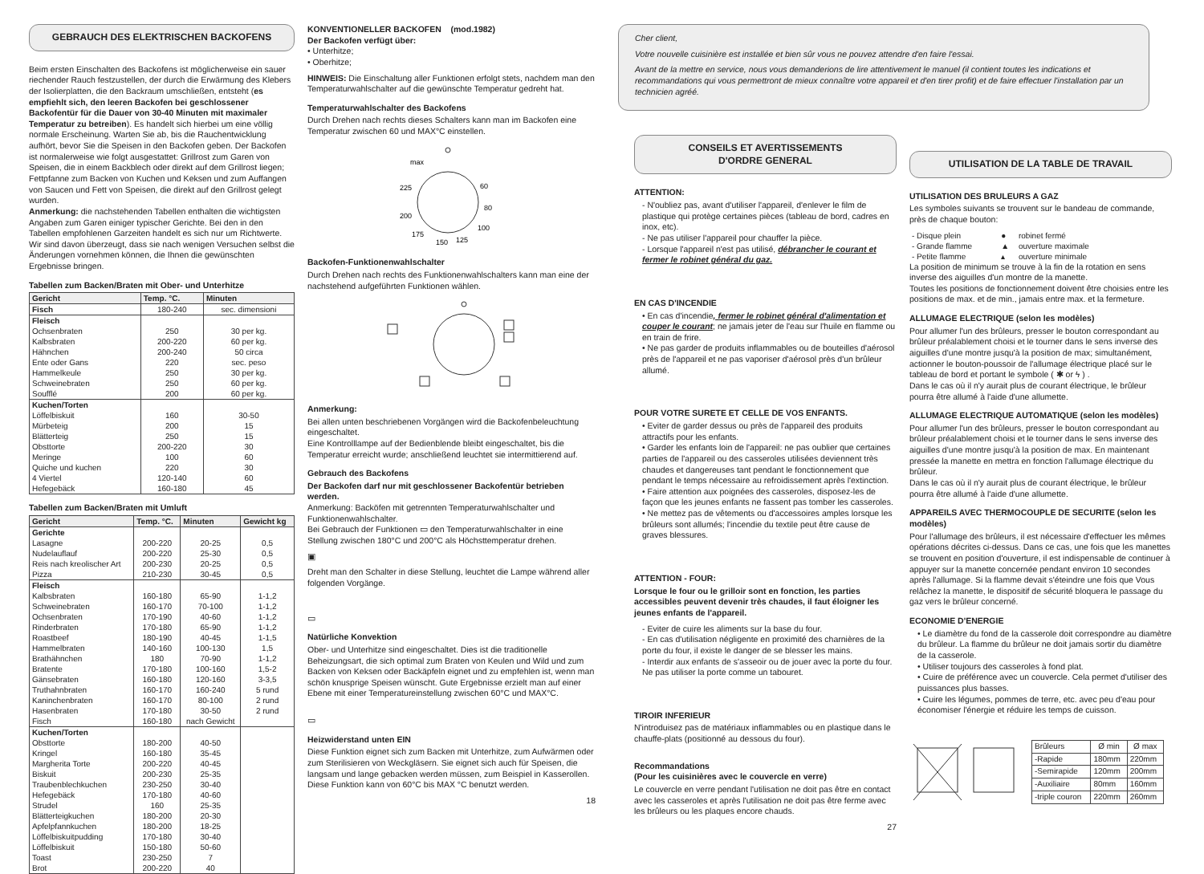GEBRAUCH DES ELEKTRISCHEN BACKOFENS
Beim ersten Einschalten des Backofens ist möglicherweise ein sauer riechender Rauch festzustellen, der durch die Erwärmung des Klebers der Isolierplatten, die den Backraum umschließen, entsteht (es empfiehlt sich, den leeren Backofen bei geschlossener Backofentür für die Dauer von 30-40 Minuten mit maximaler Temperatur zu betreiben). Es handelt sich hierbei um eine völlig normale Erscheinung. Warten Sie ab, bis die Rauchentwicklung aufhört, bevor Sie die Speisen in den Backofen geben. Der Backofen ist normalerweise wie folgt ausgestattet: Grillrost zum Garen von Speisen, die in einem Backblech oder direkt auf dem Grillrost liegen; Fettpfanne zum Backen von Kuchen und Keksen und zum Auffangen von Saucen und Fett von Speisen, die direkt auf den Grillrost gelegt wurden.
Anmerkung: die nachstehenden Tabellen enthalten die wichtigsten Angaben zum Garen einiger typischer Gerichte. Bei den in den Tabellen empfohlenen Garzeiten handelt es sich nur um Richtwerte. Wir sind davon überzeugt, dass sie nach wenigen Versuchen selbst die Änderungen vornehmen können, die Ihnen die gewünschten Ergebnisse bringen.
Tabellen zum Backen/Braten mit Ober- und Unterhitze
| Gericht | Temp. °C. | Minuten |
| --- | --- | --- |
| Fisch | 180-240 | sec. dimensioni |
| Fleisch Ochsenbraten Kalbsbraten Hähnchen Ente oder Gans Hammelkeule Schweinebraten Soufflé | 250 200-220 200-240 220 250 250 200 | 30 per kg. 60 per kg. 50 circa sec. peso 30 per kg. 60 per kg. 60 per kg. |
| Kuchen/Torten Löffelbiskuit Mürbeteig Blätterteig Obsttorte Meringe Quiche und kuchen 4 Viertel Hefegebäck | 160 200 250 200-220 100 220 120-140 160-180 | 30-50 15 15 30 60 30 60 45 |
Tabellen zum Backen/Braten mit Umluft
| Gericht | Temp. °C. | Minuten | Gewicht kg |
| --- | --- | --- | --- |
| Gerichte Lasagne Nudelauflauf Reis nach kreolischer Art Pizza | 200-220 200-220 200-230 210-230 | 20-25 25-30 20-25 30-45 | 0,5 0,5 0,5 0,5 |
| Fleisch Kalbsbraten Schweinebraten Ochsenbraten Rinderbraten Roastbeef Hammelbraten Brathähnchen Bratente Gänsebraten Truthahnbraten Kaninchenbraten Hasenbraten Fisch | 160-180 160-170 170-190 170-180 180-190 140-160 180 170-180 160-180 160-170 160-170 170-180 160-180 | 65-90 70-100 40-60 65-90 40-45 100-130 70-90 100-160 120-160 160-240 80-100 30-50 nach Gewicht | 1-1,2 1-1,2 1-1,2 1-1,2 1-1,5 1,5 1-1,2 1,5-2 3-3,5 5 rund 2 rund 2 rund |
| Kuchen/Torten Obsttorte Kringel Margherita Torte Biskuit Traubenblechkuchen Hefegebäck Strudel Blätterteigkuchen Apfelpfannkuchen Löffelbiskuitpudding Löffelbiskuit Toast Brot | 180-200 160-180 200-220 200-230 230-250 170-180 160 180-200 180-200 170-180 150-180 230-250 200-220 | 40-50 35-45 40-45 25-35 30-40 40-60 25-35 20-30 18-25 30-40 50-60 7 40 | |
KONVENTIONELLER BACKOFEN (mod.1982)
Der Backofen verfügt über:
• Unterhitze;
• Oberhitze;
HINWEIS: Die Einschaltung aller Funktionen erfolgt stets, nachdem man den Temperaturwahlschalter auf die gewünschte Temperatur gedreht hat.
Temperaturwahlschalter des Backofens
Durch Drehen nach rechts dieses Schalters kann man im Backofen eine Temperatur zwischen 60 und MAX°C einstellen.
max
225
200
175
150
125
60
80
100
Backofen-Funktionenwahlschalter
Durch Drehen nach rechts des Funktionenwahlschalters kann man eine der nachstehend aufgeführten Funktionen wählen.
Anmerkung:
Bei allen unten beschriebenen Vorgängen wird die Backofenbeleuchtung eingeschaltet.
Eine Kontrolllampe auf der Bedienblende bleibt eingeschaltet, bis die Temperatur erreicht wurde; anschließend leuchtet sie intermittierend auf.
Gebrauch des Backofens
Der Backofen darf nur mit geschlossener Backofentür betrieben werden.
Anmerkung: Backöfen mit getrennten Temperaturwahlschalter und Funktionenwahlschalter.
Bei Gebrauch der Funktionen ▭ den Temperaturwahlschalter in eine Stellung zwischen 180°C und 200°C als Höchsttemperatur drehen.
▣
Dreht man den Schalter in diese Stellung, leuchtet die Lampe während aller folgenden Vorgänge.
▭
Natürliche Konvektion
Ober- und Unterhitze sind eingeschaltet. Dies ist die traditionelle Beheizungsart, die sich optimal zum Braten von Keulen und Wild und zum Backen von Keksen oder Backäpfeln eignet und zu empfehlen ist, wenn man schön knusprige Speisen wünscht. Gute Ergebnisse erzielt man auf einer Ebene mit einer Temperatureinstellung zwischen 60°C und MAX°C.
▭
Heizwiderstand unten EIN
Diese Funktion eignet sich zum Backen mit Unterhitze, zum Aufwärmen oder zum Sterilisieren von Weckgläsern. Sie eignet sich auch für Speisen, die langsam und lange gebacken werden müssen, zum Beispiel in Kasserollen. Diese Funktion kann von 60°C bis MAX °C benutzt werden.
18
Cher client,
Votre nouvelle cuisinière est installée et bien sûr vous ne pouvez attendre d'en faire l'essai.
Avant de la mettre en service, nous vous demanderions de lire attentivement le manuel (il contient toutes les indications et recommandations qui vous permettront de mieux connaître votre appareil et d'en tirer profit) et de faire effectuer l'installation par un technicien agréé.
CONSEILS ET AVERTISSEMENTS
D'ORDRE GENERAL
ATTENTION:
- N'oubliez pas, avant d'utiliser l'appareil, d'enlever le film de plastique qui protège certaines pièces (tableau de bord, cadres en inox, etc).
- Ne pas utiliser l'appareil pour chauffer la pièce.
- Lorsque l'appareil n'est pas utilisé, débrancher le courant et fermer le robinet général du gaz.
EN CAS D'INCENDIE
• En cas d'incendie, fermer le robinet général d'alimentation et couper le courant; ne jamais jeter de l'eau sur l'huile en flamme ou en train de frire.
• Ne pas garder de produits inflammables ou de bouteilles d'aérosol près de l'appareil et ne pas vaporiser d'aérosol près d'un brûleur allumé.
POUR VOTRE SURETE ET CELLE DE VOS ENFANTS.
• Eviter de garder dessus ou près de l'appareil des produits attractifs pour les enfants.
• Garder les enfants loin de l'appareil: ne pas oublier que certaines parties de l'appareil ou des casseroles utilisées deviennent très chaudes et dangereuses tant pendant le fonctionnement que pendant le temps nécessaire au refroidissement après l'extinction.
• Faire attention aux poignées des casseroles, disposez-les de façon que les jeunes enfants ne fassent pas tomber les casseroles.
• Ne mettez pas de vêtements ou d'accessoires amples lorsque les brûleurs sont allumés; l'incendie du textile peut être cause de graves blessures.
ATTENTION - FOUR:
Lorsque le four ou le grilloir sont en fonction, les parties accessibles peuvent devenir très chaudes, il faut éloigner les jeunes enfants de l'appareil.
- Eviter de cuire les aliments sur la base du four.
- En cas d'utilisation négligente en proximité des charnières de la porte du four, il existe le danger de se blesser les mains.
- Interdir aux enfants de s'asseoir ou de jouer avec la porte du four. Ne pas utiliser la porte comme un tabouret.
TIROIR INFERIEUR
N'introduisez pas de matériaux inflammables ou en plastique dans le chauffe-plats (positionné au dessous du four).
Recommandations
(Pour les cuisinières avec le couvercle en verre)
Le couvercle en verre pendant l'utilisation ne doit pas être en contact avec les casseroles et après l'utilisation ne doit pas être ferme avec les brûleurs ou les plaques encore chauds.
27
UTILISATION DE LA TABLE DE TRAVAIL
UTILISATION DES BRULEURS A GAZ
Les symboles suivants se trouvent sur le bandeau de commande, près de chaque bouton:
| - Disque plein | ● | robinet fermé |
| - Grande flamme | ▲ | ouverture maximale |
| - Petite flamme | ▴ | ouverture minimale |
La position de minimum se trouve à la fin de la rotation en sens inverse des aiguilles d'un montre de la manette.
Toutes les positions de fonctionnement doivent être choisies entre les positions de max. et de min., jamais entre max. et la fermeture.
ALLUMAGE ELECTRIQUE (selon les modèles)
Pour allumer l'un des brûleurs, presser le bouton correspondant au brûleur préalablement choisi et le tourner dans le sens inverse des aiguilles d'une montre jusqu'à la position de max; simultanément, actionner le bouton-poussoir de l'allumage électrique placé sur le tableau de bord et portant le symbole ( ✱ or ϟ ) .
Dans le cas où il n'y aurait plus de courant électrique, le brûleur pourra être allumé à l'aide d'une allumette.
ALLUMAGE ELECTRIQUE AUTOMATIQUE (selon les modèles)
Pour allumer l'un des brûleurs, presser le bouton correspondant au brûleur préalablement choisi et le tourner dans le sens inverse des aiguilles d'une montre jusqu'à la position de max. En maintenant pressée la manette en mettra en fonction l'allumage électrique du brûleur.
Dans le cas où il n'y aurait plus de courant électrique, le brûleur pourra être allumé à l'aide d'une allumette.
APPAREILS AVEC THERMOCOUPLE DE SECURITE (selon les modèles)
Pour l'allumage des brûleurs, il est nécessaire d'effectuer les mêmes opérations décrites ci-dessus. Dans ce cas, une fois que les manettes se trouvent en position d'ouverture, il est indispensable de continuer à appuyer sur la manette concernée pendant environ 10 secondes après l'allumage. Si la flamme devait s'éteindre une fois que Vous relâchez la manette, le dispositif de sécurité bloquera le passage du gaz vers le brûleur concerné.
ECONOMIE D'ENERGIE
• Le diamètre du fond de la casserole doit correspondre au diamètre du brûleur. La flamme du brûleur ne doit jamais sortir du diamètre de la casserole.
• Utiliser toujours des casseroles à fond plat.
• Cuire de préférence avec un couvercle. Cela permet d'utiliser des puissances plus basses.
• Cuire les légumes, pommes de terre, etc. avec peu d'eau pour économiser l'énergie et réduire les temps de cuisson.
| Brûleurs | Ø min | Ø max |
| -Rapide | 180mm | 220mm |
| -Semirapide | 120mm | 200mm |
| -Auxiliaire | 80mm | 160mm |
| -triple couron | 220mm | 260mm |